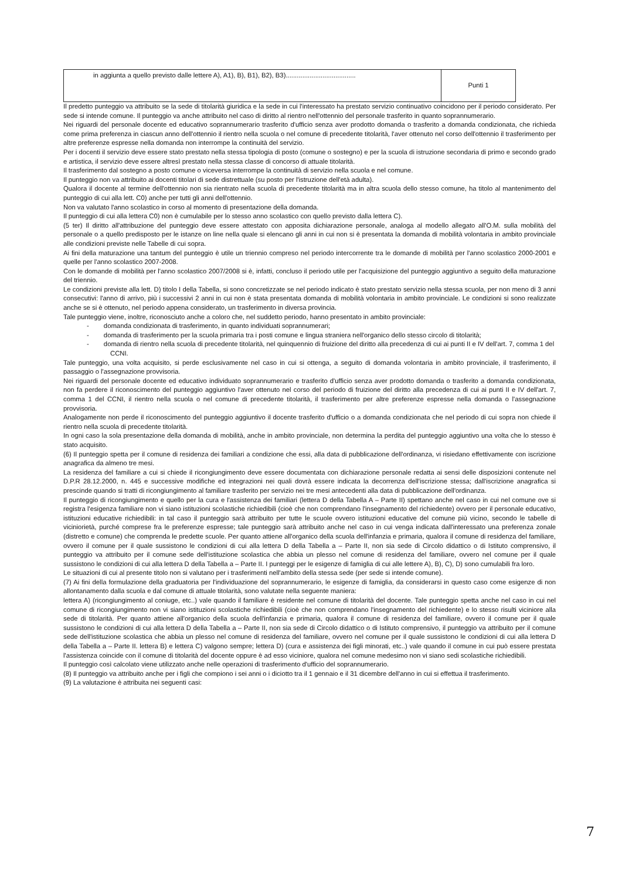| in aggiunta a quello previsto dalle lettere A), A1), B), B1), B2), B3)...................................... | Punti 1 |
Il predetto punteggio va attribuito se la sede di titolarità giuridica e la sede in cui l'interessato ha prestato servizio continuativo coincidono per il periodo considerato. Per sede si intende comune. Il punteggio va anche attribuito nel caso di diritto al rientro nell'ottennio del personale trasferito in quanto soprannumerario.
Nei riguardi del personale docente ed educativo soprannumerario trasferito d'ufficio senza aver prodotto domanda o trasferito a domanda condizionata, che richieda come prima preferenza in ciascun anno dell'ottennio il rientro nella scuola o nel comune di precedente titolarità, l'aver ottenuto nel corso dell'ottennio il trasferimento per altre preferenze espresse nella domanda non interrompe la continuità del servizio.
Per i docenti il servizio deve essere stato prestato nella stessa tipologia di posto (comune o sostegno) e per la scuola di istruzione secondaria di primo e secondo grado e artistica, il servizio deve essere altresì prestato nella stessa classe di concorso di attuale titolarità.
Il trasferimento dal sostegno a posto comune o viceversa interrompe la continuità di servizio nella scuola e nel comune.
Il punteggio non va attribuito ai docenti titolari di sede distrettuale (su posto per l'istruzione dell'età adulta).
Qualora il docente al termine dell'ottennio non sia rientrato nella scuola di precedente titolarità ma in altra scuola dello stesso comune, ha titolo al mantenimento del punteggio di cui alla lett. C0) anche per tutti gli anni dell'ottennio.
Non va valutato l'anno scolastico in corso al momento di presentazione della domanda.
Il punteggio di cui alla lettera C0) non è cumulabile per lo stesso anno scolastico con quello previsto dalla lettera C).
(5 ter) Il diritto all'attribuzione del punteggio deve essere attestato con apposita dichiarazione personale, analoga al modello allegato all'O.M. sulla mobilità del personale o a quello predisposto per le istanze on line nella quale si elencano gli anni in cui non si è presentata la domanda di mobilità volontaria in ambito provinciale alle condizioni previste nelle Tabelle di cui sopra.
Ai fini della maturazione una tantum del punteggio è utile un triennio compreso nel periodo intercorrente tra le domande di mobilità per l'anno scolastico 2000-2001 e quelle per l'anno scolastico 2007-2008.
Con le domande di mobilità per l'anno scolastico 2007/2008 si è, infatti, concluso il periodo utile per l'acquisizione del punteggio aggiuntivo a seguito della maturazione del triennio.
Le condizioni previste alla lett. D) titolo I della Tabella, si sono concretizzate se nel periodo indicato è stato prestato servizio nella stessa scuola, per non meno di 3 anni consecutivi: l'anno di arrivo, più i successivi 2 anni in cui non è stata presentata domanda di mobilità volontaria in ambito provinciale. Le condizioni si sono realizzate anche se si è ottenuto, nel periodo appena considerato, un trasferimento in diversa provincia.
Tale punteggio viene, inoltre, riconosciuto anche a coloro che, nel suddetto periodo, hanno presentato in ambito provinciale:
- domanda condizionata di trasferimento, in quanto individuati soprannumerari;
- domanda di trasferimento per la scuola primaria tra i posti comune e lingua straniera nell'organico dello stesso circolo di titolarità;
- domanda di rientro nella scuola di precedente titolarità, nel quinquennio di fruizione del diritto alla precedenza di cui ai punti II e IV dell'art. 7, comma 1 del CCNI.
Tale punteggio, una volta acquisito, si perde esclusivamente nel caso in cui si ottenga, a seguito di domanda volontaria in ambito provinciale, il trasferimento, il passaggio o l'assegnazione provvisoria.
Nei riguardi del personale docente ed educativo individuato soprannumerario e trasferito d'ufficio senza aver prodotto domanda o trasferito a domanda condizionata, non fa perdere il riconoscimento del punteggio aggiuntivo l'aver ottenuto nel corso del periodo di fruizione del diritto alla precedenza di cui ai punti II e IV dell'art. 7, comma 1 del CCNI, il rientro nella scuola o nel comune di precedente titolarità, il trasferimento per altre preferenze espresse nella domanda o l'assegnazione provvisoria.
Analogamente non perde il riconoscimento del punteggio aggiuntivo il docente trasferito d'ufficio o a domanda condizionata che nel periodo di cui sopra non chiede il rientro nella scuola di precedente titolarità.
In ogni caso la sola presentazione della domanda di mobilità, anche in ambito provinciale, non determina la perdita del punteggio aggiuntivo una volta che lo stesso è stato acquisito.
(6) Il punteggio spetta per il comune di residenza dei familiari a condizione che essi, alla data di pubblicazione dell'ordinanza, vi risiedano effettivamente con iscrizione anagrafica da almeno tre mesi.
La residenza del familiare a cui si chiede il ricongiungimento deve essere documentata con dichiarazione personale redatta ai sensi delle disposizioni contenute nel D.P.R 28.12.2000, n. 445 e successive modifiche ed integrazioni nei quali dovrà essere indicata la decorrenza dell'iscrizione stessa; dall'iscrizione anagrafica si prescinde quando si tratti di ricongiungimento al familiare trasferito per servizio nei tre mesi antecedenti alla data di pubblicazione dell'ordinanza.
Il punteggio di ricongiungimento e quello per la cura e l'assistenza dei familiari (lettera D della Tabella A – Parte II) spettano anche nel caso in cui nel comune ove si registra l'esigenza familiare non vi siano istituzioni scolastiche richiedibili (cioè che non comprendano l'insegnamento del richiedente) ovvero per il personale educativo, istituzioni educative richiedibili: in tal caso il punteggio sarà attribuito per tutte le scuole ovvero istituzioni educative del comune più vicino, secondo le tabelle di viciniorietà, purché comprese fra le preferenze espresse; tale punteggio sarà attribuito anche nel caso in cui venga indicata dall'interessato una preferenza zonale (distretto e comune) che comprenda le predette scuole. Per quanto attiene all'organico della scuola dell'infanzia e primaria, qualora il comune di residenza del familiare, ovvero il comune per il quale sussistono le condizioni di cui alla lettera D della Tabella a – Parte II, non sia sede di Circolo didattico o di Istituto comprensivo, il punteggio va attribuito per il comune sede dell'istituzione scolastica che abbia un plesso nel comune di residenza del familiare, ovvero nel comune per il quale sussistono le condizioni di cui alla lettera D della Tabella a – Parte II. I punteggi per le esigenze di famiglia di cui alle lettere A), B), C), D) sono cumulabili fra loro.
Le situazioni di cui al presente titolo non si valutano per i trasferimenti nell'ambito della stessa sede (per sede si intende comune).
(7) Ai fini della formulazione della graduatoria per l'individuazione del soprannumerario, le esigenze di famiglia, da considerarsi in questo caso come esigenze di non allontanamento dalla scuola e dal comune di attuale titolarità, sono valutate nella seguente maniera:
lettera A) (ricongiungimento al coniuge, etc..) vale quando il familiare è residente nel comune di titolarità del docente. Tale punteggio spetta anche nel caso in cui nel comune di ricongiungimento non vi siano istituzioni scolastiche richiedibili (cioè che non comprendano l'insegnamento del richiedente) e lo stesso risulti viciniore alla sede di titolarità. Per quanto attiene all'organico della scuola dell'infanzia e primaria, qualora il comune di residenza del familiare, ovvero il comune per il quale sussistono le condizioni di cui alla lettera D della Tabella a – Parte II, non sia sede di Circolo didattico o di Istituto comprensivo, il punteggio va attribuito per il comune sede dell'istituzione scolastica che abbia un plesso nel comune di residenza del familiare, ovvero nel comune per il quale sussistono le condizioni di cui alla lettera D della Tabella a – Parte II. lettera B) e lettera C) valgono sempre; lettera D) (cura e assistenza dei figli minorati, etc..) vale quando il comune in cui può essere prestata l'assistenza coincide con il comune di titolarità del docente oppure è ad esso viciniore, qualora nel comune medesimo non vi siano sedi scolastiche richiedibili.
Il punteggio così calcolato viene utilizzato anche nelle operazioni di trasferimento d'ufficio del soprannumerario.
(8) Il punteggio va attribuito anche per i figli che compiono i sei anni o i diciotto tra il 1 gennaio e il 31 dicembre dell'anno in cui si effettua il trasferimento.
(9) La valutazione è attribuita nei seguenti casi:
7